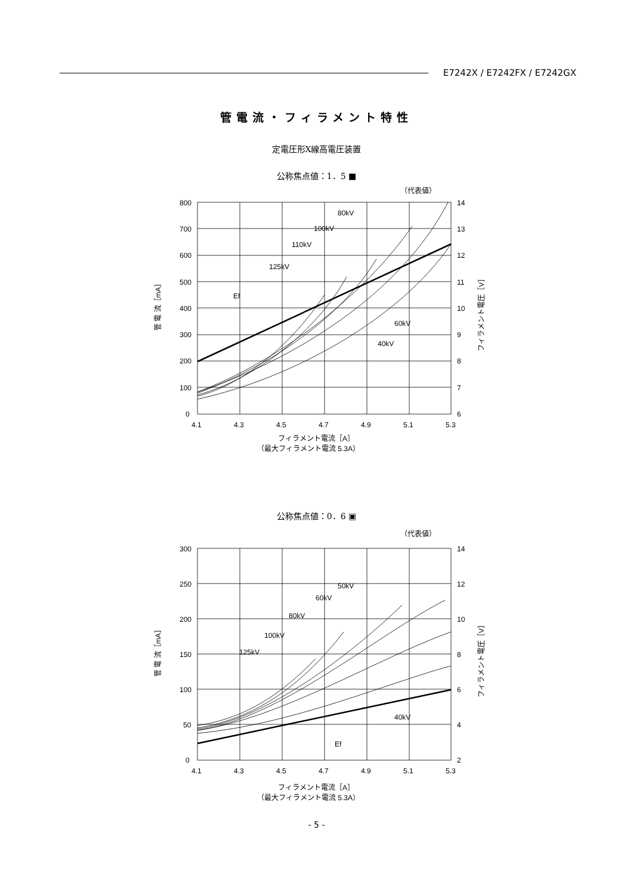E7242X / E7242FX / E7242GX
管電流・フィラメント特性
定電圧形X線高電圧装置
公称焦点値：1．5 ■
（代表値）
800
700
600
500
400
300
200
100
0
14
13
12
11
10
9
8
7
6
4.1
4.3
4.5
4.7
4.9
5.1
5.3
80kV
100kV
110kV
125kV
Ef
60kV
40kV
フィラメント電流［A］
（最大フィラメント電流 5.3A）
管 電 流［mA］
フィラメント電圧［V］
公称焦点値：0．6 ▣
（代表値）
300
250
200
150
100
50
0
14
12
10
8
6
4
2
4.1
4.3
4.5
4.7
4.9
5.1
5.3
50kV
60kV
80kV
100kV
125kV
40kV
Ef
フィラメント電流［A］
（最大フィラメント電流 5.3A）
管 電 流［mA］
フィラメント電圧［V］
- 5 -